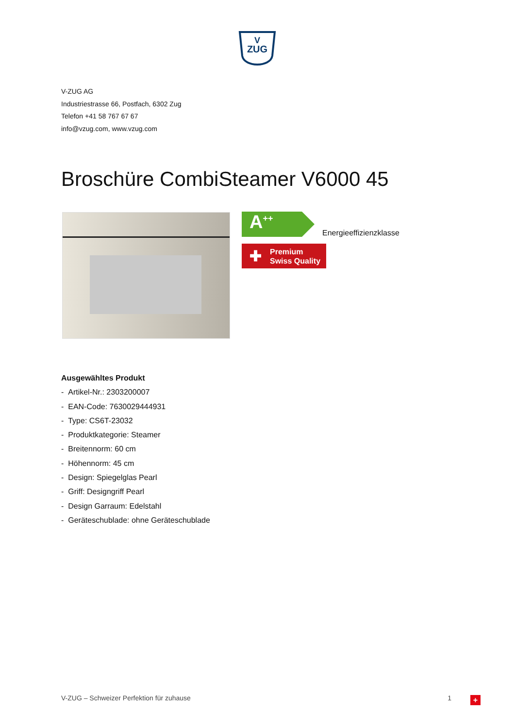V
ZUG
V-ZUG AG
Industriestrasse 66, Postfach, 6302 Zug
Telefon +41 58 767 67 67
info@vzug.com, www.vzug.com
Broschüre CombiSteamer V6000 45
A<sup>++</sup> Energieeffizienzklasse
✚ Premium
Swiss Quality
Ausgewähltes Produkt
- Artikel-Nr.: 2303200007
- EAN-Code: 7630029444931
- Type: CS6T-23032
- Produktkategorie: Steamer
- Breitennorm: 60 cm
- Höhennorm: 45 cm
- Design: Spiegelglas Pearl
- Griff: Designgriff Pearl
- Design Garraum: Edelstahl
- Geräteschublade: ohne Geräteschublade
V-ZUG – Schweizer Perfektion für zuhause 1 +